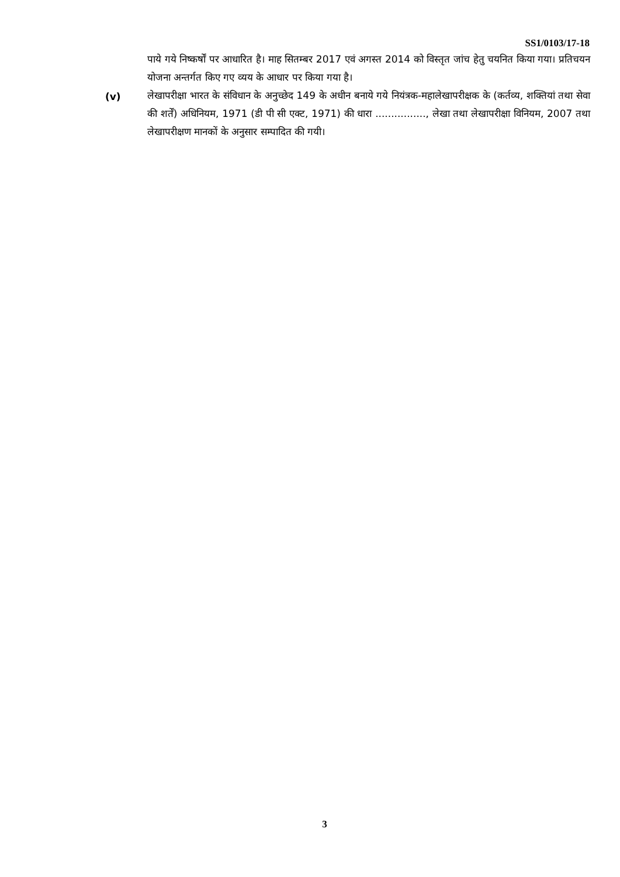SS1/0103/17-18
पाये गये निष्कर्षों पर आधारित है। माह सितम्बर 2017 एवं अगस्त 2014 को विस्तृत जांच हेतु चयनित किया गया। प्रतिचयन योजना अन्तर्गत किए गए व्यय के आधार पर किया गया है।
(v) लेखापरीक्षा भारत के संविधान के अनुच्छेद 149 के अधीन बनाये गये नियंत्रक-महालेखापरीक्षक के (कर्तव्य, शक्तियां तथा सेवा की शर्तें) अधिनियम, 1971 (डी पी सी एक्ट, 1971) की धारा ................, लेखा तथा लेखापरीक्षा विनियम, 2007 तथा लेखापरीक्षण मानकों के अनुसार सम्पादित की गयी।
3